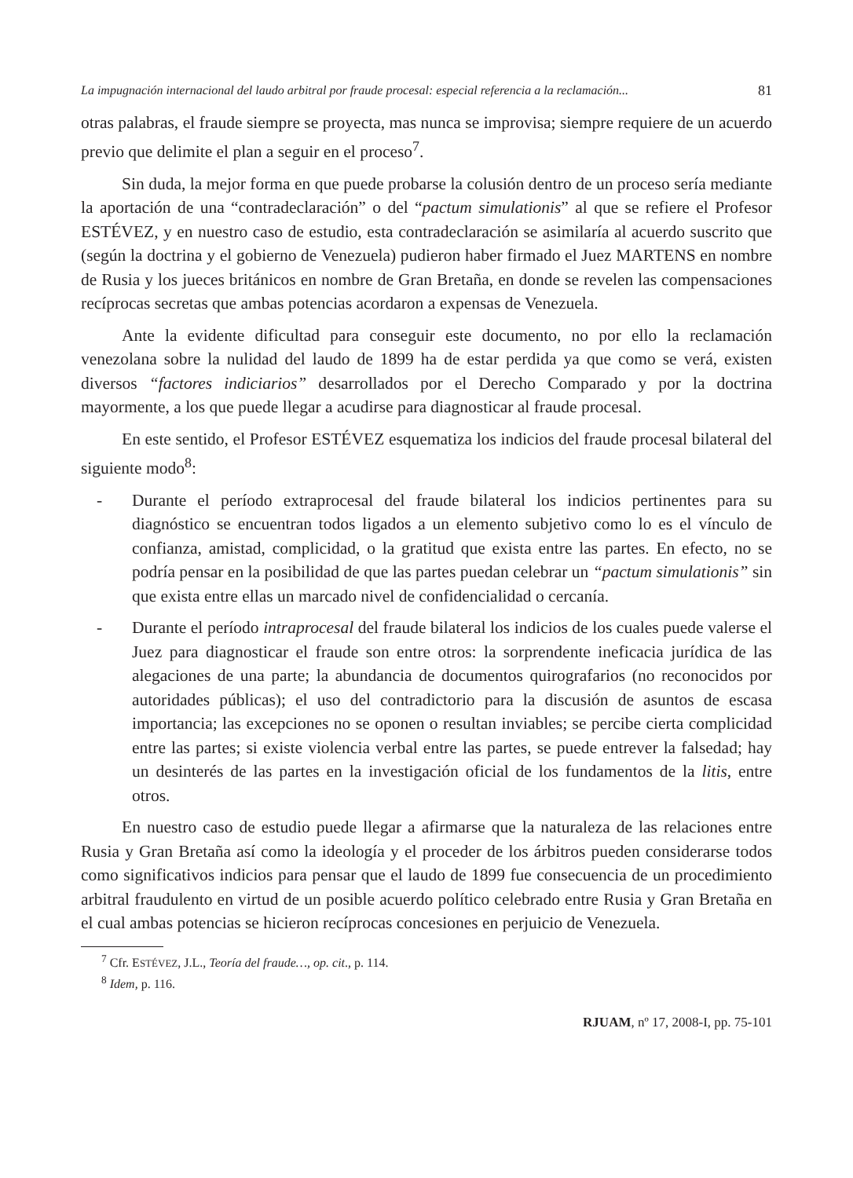La impugnación internacional del laudo arbitral por fraude procesal: especial referencia a la reclamación... 81
otras palabras, el fraude siempre se proyecta, mas nunca se improvisa; siempre requiere de un acuerdo previo que delimite el plan a seguir en el proceso<sup>7</sup>.
Sin duda, la mejor forma en que puede probarse la colusión dentro de un proceso sería mediante la aportación de una “contradeclaración” o del “pactum simulationis” al que se refiere el Profesor ESTÉVEZ, y en nuestro caso de estudio, esta contradeclaración se asimilaría al acuerdo suscrito que (según la doctrina y el gobierno de Venezuela) pudieron haber firmado el Juez MARTENS en nombre de Rusia y los jueces británicos en nombre de Gran Bretaña, en donde se revelen las compensaciones recíprocas secretas que ambas potencias acordaron a expensas de Venezuela.
Ante la evidente dificultad para conseguir este documento, no por ello la reclamación venezolana sobre la nulidad del laudo de 1899 ha de estar perdida ya que como se verá, existen diversos “factores indiciarios” desarrollados por el Derecho Comparado y por la doctrina mayormente, a los que puede llegar a acudirse para diagnosticar al fraude procesal.
En este sentido, el Profesor ESTÉVEZ esquematiza los indicios del fraude procesal bilateral del siguiente modo<sup>8</sup>:
- Durante el período extraprocesal del fraude bilateral los indicios pertinentes para su diagnóstico se encuentran todos ligados a un elemento subjetivo como lo es el vínculo de confianza, amistad, complicidad, o la gratitud que exista entre las partes. En efecto, no se podría pensar en la posibilidad de que las partes puedan celebrar un “pactum simulationis” sin que exista entre ellas un marcado nivel de confidencialidad o cercanía.
- Durante el período intraprocesal del fraude bilateral los indicios de los cuales puede valerse el Juez para diagnosticar el fraude son entre otros: la sorprendente ineficacia jurídica de las alegaciones de una parte; la abundancia de documentos quirografarios (no reconocidos por autoridades públicas); el uso del contradictorio para la discusión de asuntos de escasa importancia; las excepciones no se oponen o resultan inviables; se percibe cierta complicidad entre las partes; si existe violencia verbal entre las partes, se puede entrever la falsedad; hay un desinterés de las partes en la investigación oficial de los fundamentos de la litis, entre otros.
En nuestro caso de estudio puede llegar a afirmarse que la naturaleza de las relaciones entre Rusia y Gran Bretaña así como la ideología y el proceder de los árbitros pueden considerarse todos como significativos indicios para pensar que el laudo de 1899 fue consecuencia de un procedimiento arbitral fraudulento en virtud de un posible acuerdo político celebrado entre Rusia y Gran Bretaña en el cual ambas potencias se hicieron recíprocas concesiones en perjuicio de Venezuela.
<sup>7</sup> Cfr. ESTÉVEZ, J.L., Teoría del fraude…, op. cit., p. 114.
<sup>8</sup> Idem, p. 116.
RJUAM, nº 17, 2008-I, pp. 75-101